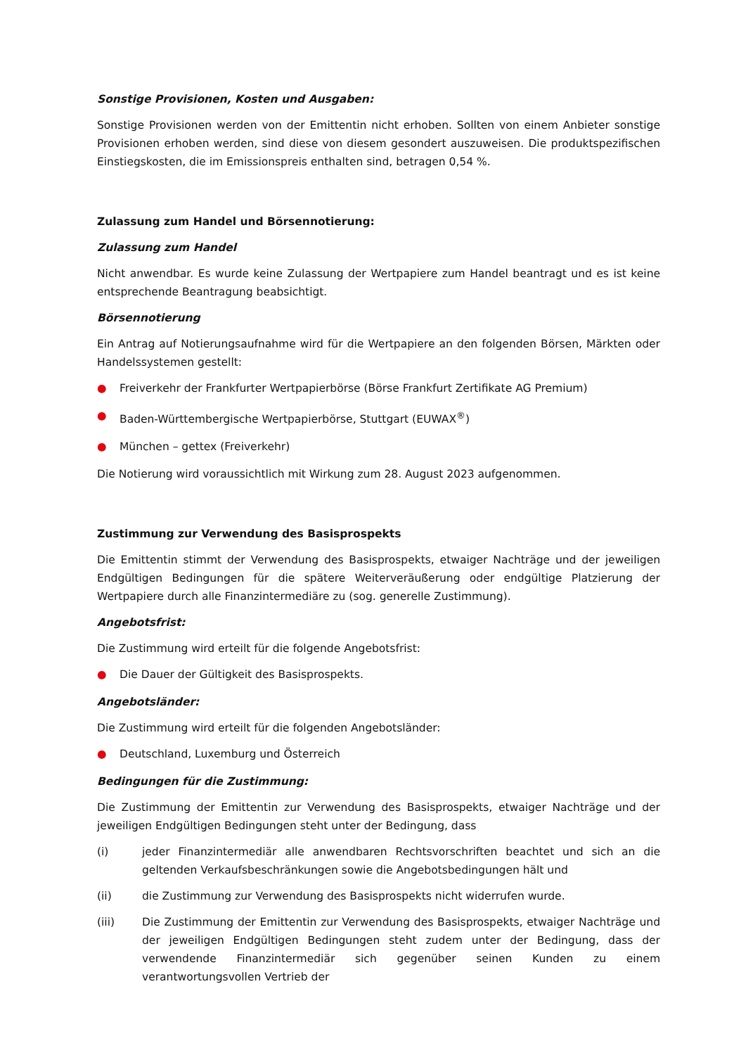Sonstige Provisionen, Kosten und Ausgaben:
Sonstige Provisionen werden von der Emittentin nicht erhoben. Sollten von einem Anbieter sonstige Provisionen erhoben werden, sind diese von diesem gesondert auszuweisen. Die produktspezifischen Einstiegskosten, die im Emissionspreis enthalten sind, betragen 0,54 %.
Zulassung zum Handel und Börsennotierung:
Zulassung zum Handel
Nicht anwendbar. Es wurde keine Zulassung der Wertpapiere zum Handel beantragt und es ist keine entsprechende Beantragung beabsichtigt.
Börsennotierung
Ein Antrag auf Notierungsaufnahme wird für die Wertpapiere an den folgenden Börsen, Märkten oder Handelssystemen gestellt:
● Freiverkehr der Frankfurter Wertpapierbörse (Börse Frankfurt Zertifikate AG Premium)
● Baden-Württembergische Wertpapierbörse, Stuttgart (EUWAX<sup>®</sup>)
● München – gettex (Freiverkehr)
Die Notierung wird voraussichtlich mit Wirkung zum 28. August 2023 aufgenommen.
Zustimmung zur Verwendung des Basisprospekts
Die Emittentin stimmt der Verwendung des Basisprospekts, etwaiger Nachträge und der jeweiligen Endgültigen Bedingungen für die spätere Weiterveräußerung oder endgültige Platzierung der Wertpapiere durch alle Finanzintermediäre zu (sog. generelle Zustimmung).
Angebotsfrist:
Die Zustimmung wird erteilt für die folgende Angebotsfrist:
● Die Dauer der Gültigkeit des Basisprospekts.
Angebotsländer:
Die Zustimmung wird erteilt für die folgenden Angebotsländer:
● Deutschland, Luxemburg und Österreich
Bedingungen für die Zustimmung:
Die Zustimmung der Emittentin zur Verwendung des Basisprospekts, etwaiger Nachträge und der jeweiligen Endgültigen Bedingungen steht unter der Bedingung, dass
(i) jeder Finanzintermediär alle anwendbaren Rechtsvorschriften beachtet und sich an die geltenden Verkaufsbeschränkungen sowie die Angebotsbedingungen hält und
(ii) die Zustimmung zur Verwendung des Basisprospekts nicht widerrufen wurde.
(iii) Die Zustimmung der Emittentin zur Verwendung des Basisprospekts, etwaiger Nachträge und der jeweiligen Endgültigen Bedingungen steht zudem unter der Bedingung, dass der verwendende Finanzintermediär sich gegenüber seinen Kunden zu einem verantwortungsvollen Vertrieb der